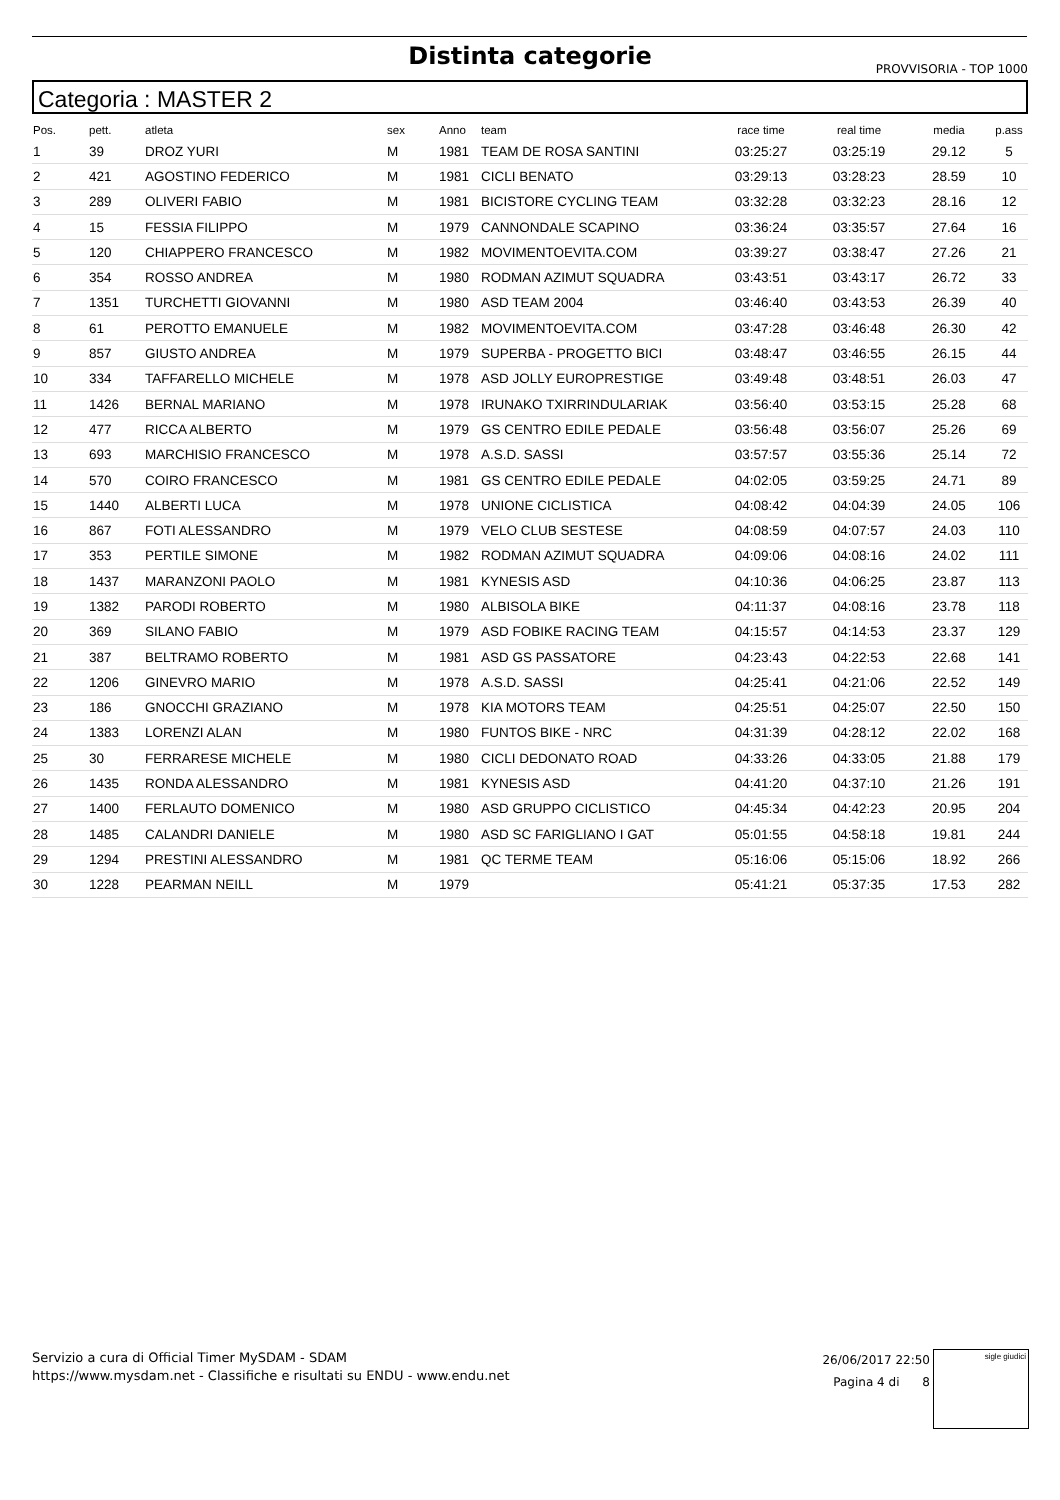Distinta categorie
PROVVISORIA - TOP 1000
Categoria : MASTER 2
| Pos. | pett. | atleta | sex | Anno | team | race time | real time | media | p.ass |
| --- | --- | --- | --- | --- | --- | --- | --- | --- | --- |
| 1 | 39 | DROZ YURI | M | 1981 | TEAM DE ROSA SANTINI | 03:25:27 | 03:25:19 | 29.12 | 5 |
| 2 | 421 | AGOSTINO FEDERICO | M | 1981 | CICLI BENATO | 03:29:13 | 03:28:23 | 28.59 | 10 |
| 3 | 289 | OLIVERI FABIO | M | 1981 | BICISTORE CYCLING TEAM | 03:32:28 | 03:32:23 | 28.16 | 12 |
| 4 | 15 | FESSIA FILIPPO | M | 1979 | CANNONDALE SCAPINO | 03:36:24 | 03:35:57 | 27.64 | 16 |
| 5 | 120 | CHIAPPERO FRANCESCO | M | 1982 | MOVIMENTOEVITA.COM | 03:39:27 | 03:38:47 | 27.26 | 21 |
| 6 | 354 | ROSSO ANDREA | M | 1980 | RODMAN AZIMUT SQUADRA | 03:43:51 | 03:43:17 | 26.72 | 33 |
| 7 | 1351 | TURCHETTI GIOVANNI | M | 1980 | ASD TEAM 2004 | 03:46:40 | 03:43:53 | 26.39 | 40 |
| 8 | 61 | PEROTTO EMANUELE | M | 1982 | MOVIMENTOEVITA.COM | 03:47:28 | 03:46:48 | 26.30 | 42 |
| 9 | 857 | GIUSTO ANDREA | M | 1979 | SUPERBA - PROGETTO BICI | 03:48:47 | 03:46:55 | 26.15 | 44 |
| 10 | 334 | TAFFARELLO MICHELE | M | 1978 | ASD JOLLY EUROPRESTIGE | 03:49:48 | 03:48:51 | 26.03 | 47 |
| 11 | 1426 | BERNAL MARIANO | M | 1978 | IRUNAKO TXIRRINDULARIAK | 03:56:40 | 03:53:15 | 25.28 | 68 |
| 12 | 477 | RICCA ALBERTO | M | 1979 | GS CENTRO EDILE PEDALE | 03:56:48 | 03:56:07 | 25.26 | 69 |
| 13 | 693 | MARCHISIO FRANCESCO | M | 1978 | A.S.D. SASSI | 03:57:57 | 03:55:36 | 25.14 | 72 |
| 14 | 570 | COIRO FRANCESCO | M | 1981 | GS CENTRO EDILE PEDALE | 04:02:05 | 03:59:25 | 24.71 | 89 |
| 15 | 1440 | ALBERTI LUCA | M | 1978 | UNIONE CICLISTICA | 04:08:42 | 04:04:39 | 24.05 | 106 |
| 16 | 867 | FOTI ALESSANDRO | M | 1979 | VELO CLUB SESTESE | 04:08:59 | 04:07:57 | 24.03 | 110 |
| 17 | 353 | PERTILE SIMONE | M | 1982 | RODMAN AZIMUT SQUADRA | 04:09:06 | 04:08:16 | 24.02 | 111 |
| 18 | 1437 | MARANZONI PAOLO | M | 1981 | KYNESIS ASD | 04:10:36 | 04:06:25 | 23.87 | 113 |
| 19 | 1382 | PARODI ROBERTO | M | 1980 | ALBISOLA BIKE | 04:11:37 | 04:08:16 | 23.78 | 118 |
| 20 | 369 | SILANO FABIO | M | 1979 | ASD FOBIKE RACING TEAM | 04:15:57 | 04:14:53 | 23.37 | 129 |
| 21 | 387 | BELTRAMO ROBERTO | M | 1981 | ASD GS PASSATORE | 04:23:43 | 04:22:53 | 22.68 | 141 |
| 22 | 1206 | GINEVRO MARIO | M | 1978 | A.S.D. SASSI | 04:25:41 | 04:21:06 | 22.52 | 149 |
| 23 | 186 | GNOCCHI GRAZIANO | M | 1978 | KIA MOTORS TEAM | 04:25:51 | 04:25:07 | 22.50 | 150 |
| 24 | 1383 | LORENZI ALAN | M | 1980 | FUNTOS BIKE - NRC | 04:31:39 | 04:28:12 | 22.02 | 168 |
| 25 | 30 | FERRARESE MICHELE | M | 1980 | CICLI DEDONATO ROAD | 04:33:26 | 04:33:05 | 21.88 | 179 |
| 26 | 1435 | RONDA ALESSANDRO | M | 1981 | KYNESIS ASD | 04:41:20 | 04:37:10 | 21.26 | 191 |
| 27 | 1400 | FERLAUTO DOMENICO | M | 1980 | ASD GRUPPO CICLISTICO | 04:45:34 | 04:42:23 | 20.95 | 204 |
| 28 | 1485 | CALANDRI DANIELE | M | 1980 | ASD SC FARIGLIANO I GAT | 05:01:55 | 04:58:18 | 19.81 | 244 |
| 29 | 1294 | PRESTINI ALESSANDRO | M | 1981 | QC TERME TEAM | 05:16:06 | 05:15:06 | 18.92 | 266 |
| 30 | 1228 | PEARMAN NEILL | M | 1979 | | 05:41:21 | 05:37:35 | 17.53 | 282 |
Servizio a cura di Official Timer MySDAM - SDAM
https://www.mysdam.net - Classifiche e risultati su ENDU - www.endu.net
26/06/2017 22:50
Pagina 4 di 8
sigle giudici